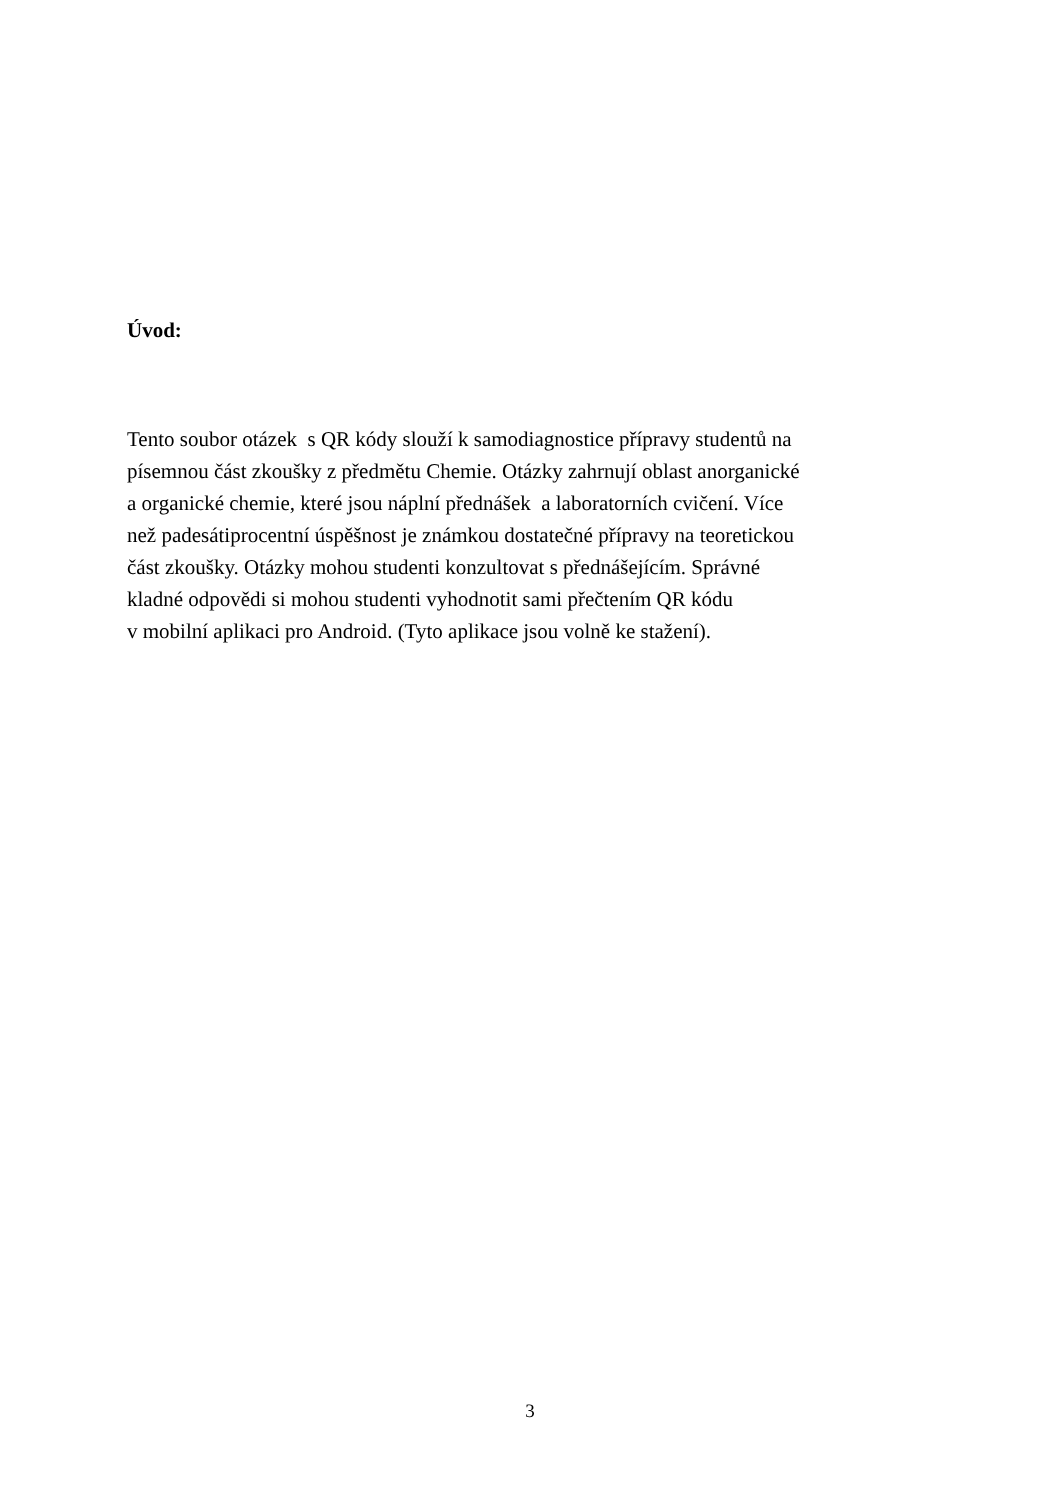Úvod:
Tento soubor otázek s QR kódy slouží k samodiagnostice přípravy studentů na
písemnou část zkoušky z předmětu Chemie. Otázky zahrnují oblast anorganické
a organické chemie, které jsou náplní přednášek a laboratorních cvičení. Více
než padesátiprocentní úspěšnost je známkou dostatečné přípravy na teoretickou
část zkoušky. Otázky mohou studenti konzultovat s přednášejícím. Správné
kladné odpovědi si mohou studenti vyhodnotit sami přečtením QR kódu
v mobilní aplikaci pro Android. (Tyto aplikace jsou volně ke stažení).
3